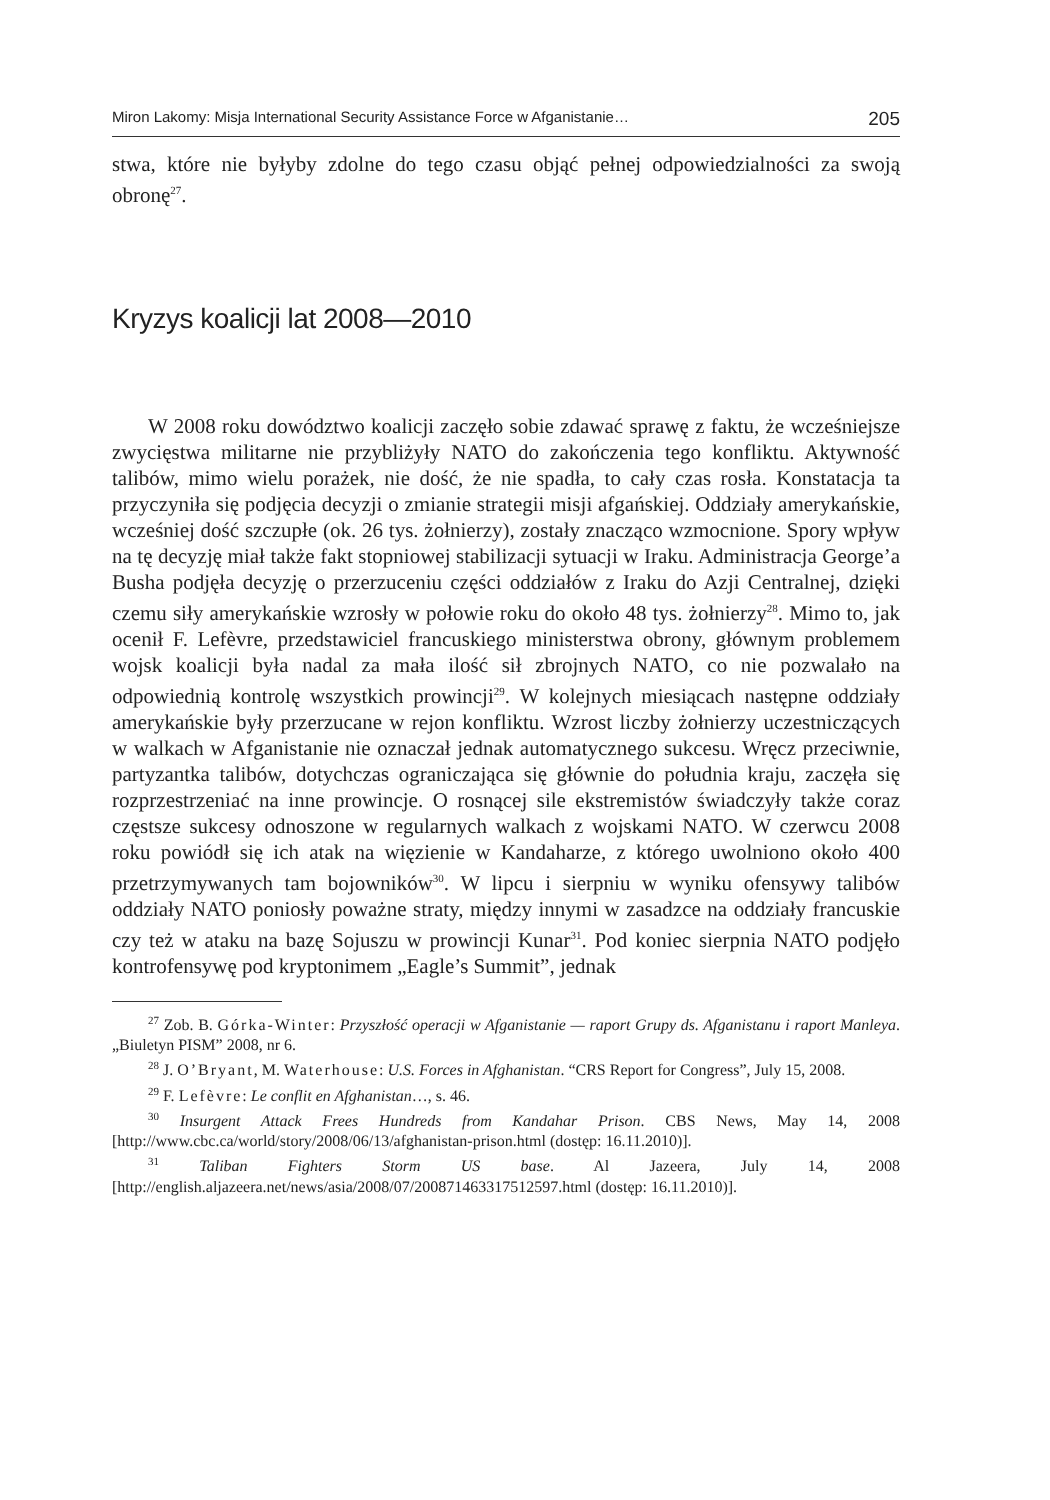Miron Lakomy: Misja International Security Assistance Force w Afganistanie… 205
stwa, które nie byłyby zdolne do tego czasu objąć pełnej odpowiedzialności za swoją obronę<sup>27</sup>.
Kryzys koalicji lat 2008—2010
W 2008 roku dowództwo koalicji zaczęło sobie zdawać sprawę z faktu, że wcześniejsze zwycięstwa militarne nie przybliżyły NATO do zakończenia tego konfliktu. Aktywność talibów, mimo wielu porażek, nie dość, że nie spadła, to cały czas rosła. Konstatacja ta przyczyniła się podjęcia decyzji o zmianie strategii misji afgańskiej. Oddziały amerykańskie, wcześniej dość szczupłe (ok. 26 tys. żołnierzy), zostały znacząco wzmocnione. Spory wpływ na tę decyzję miał także fakt stopniowej stabilizacji sytuacji w Iraku. Administracja George’a Busha podjęła decyzję o przerzuceniu części oddziałów z Iraku do Azji Centralnej, dzięki czemu siły amerykańskie wzrosły w połowie roku do około 48 tys. żołnierzy<sup>28</sup>. Mimo to, jak ocenił F. Lefèvre, przedstawiciel francuskiego ministerstwa obrony, głównym problemem wojsk koalicji była nadal za mała ilość sił zbrojnych NATO, co nie pozwalało na odpowiednią kontrolę wszystkich prowincji<sup>29</sup>. W kolejnych miesiącach następne oddziały amerykańskie były przerzucane w rejon konfliktu. Wzrost liczby żołnierzy uczestniczących w walkach w Afganistanie nie oznaczał jednak automatycznego sukcesu. Wręcz przeciwnie, partyzantka talibów, dotychczas ograniczająca się głównie do południa kraju, zaczęła się rozprzestrzeniać na inne prowincje. O rosnącej sile ekstremistów świadczyły także coraz częstsze sukcesy odnoszone w regularnych walkach z wojskami NATO. W czerwcu 2008 roku powiódł się ich atak na więzienie w Kandaharze, z którego uwolniono około 400 przetrzymywanych tam bojowników<sup>30</sup>. W lipcu i sierpniu w wyniku ofensywy talibów oddziały NATO poniosły poważne straty, między innymi w zasadzce na oddziały francuskie czy też w ataku na bazę Sojuszu w prowincji Kunar<sup>31</sup>. Pod koniec sierpnia NATO podjęło kontrofensywę pod kryptonimem „Eagle’s Summit”, jednak
<sup>27</sup> Zob. B. Górka-Winter: Przyszłość operacji w Afganistanie — raport Grupy ds. Afganistanu i raport Manleya. „Biuletyn PISM” 2008, nr 6.
<sup>28</sup> J. O’Bryant, M. Waterhouse: U.S. Forces in Afghanistan. “CRS Report for Congress”, July 15, 2008.
<sup>29</sup> F. Lefèvre: Le conflit en Afghanistan…, s. 46.
<sup>30</sup> Insurgent Attack Frees Hundreds from Kandahar Prison. CBS News, May 14, 2008 [http://www.cbc.ca/world/story/2008/06/13/afghanistan-prison.html (dostęp: 16.11.2010)].
<sup>31</sup> Taliban Fighters Storm US base. Al Jazeera, July 14, 2008 [http://english.aljazeera.net/news/asia/2008/07/200871463317512597.html (dostęp: 16.11.2010)].